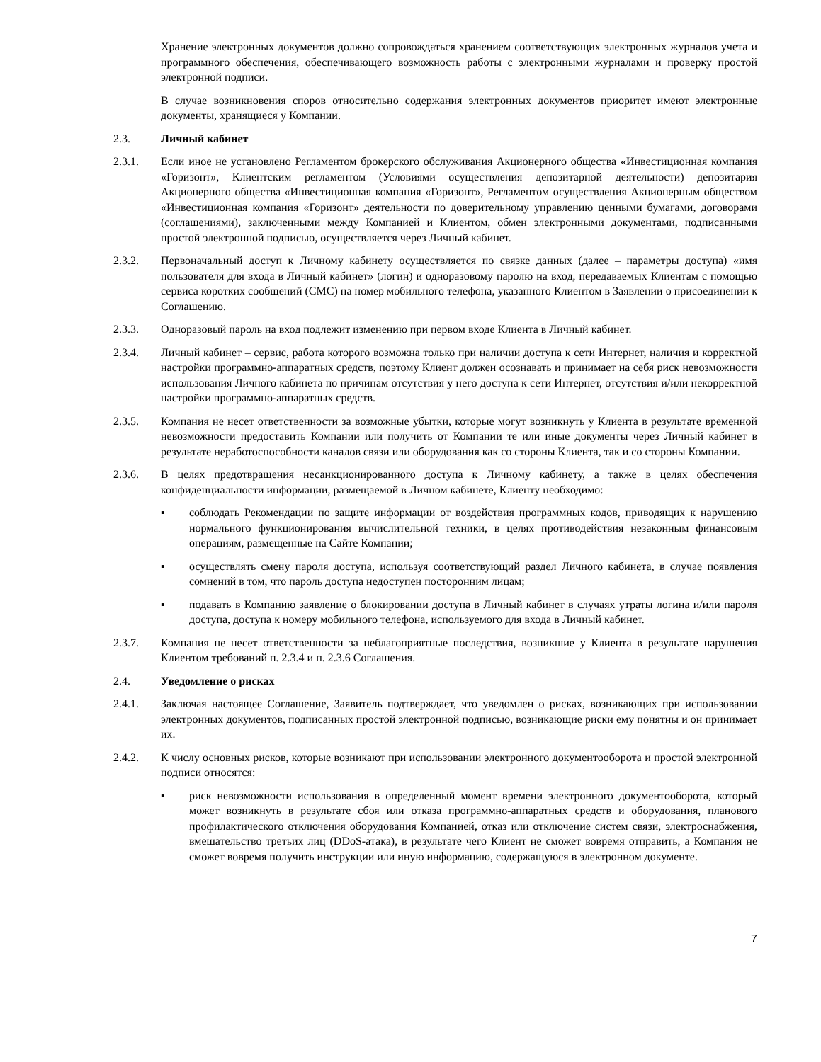Хранение электронных документов должно сопровождаться хранением соответствующих электронных журналов учета и программного обеспечения, обеспечивающего возможность работы с электронными журналами и проверку простой электронной подписи.
В случае возникновения споров относительно содержания электронных документов приоритет имеют электронные документы, хранящиеся у Компании.
2.3. Личный кабинет
2.3.1. Если иное не установлено Регламентом брокерского обслуживания Акционерного общества «Инвестиционная компания «Горизонт», Клиентским регламентом (Условиями осуществления депозитарной деятельности) депозитария Акционерного общества «Инвестиционная компания «Горизонт», Регламентом осуществления Акционерным обществом «Инвестиционная компания «Горизонт» деятельности по доверительному управлению ценными бумагами, договорами (соглашениями), заключенными между Компанией и Клиентом, обмен электронными документами, подписанными простой электронной подписью, осуществляется через Личный кабинет.
2.3.2. Первоначальный доступ к Личному кабинету осуществляется по связке данных (далее – параметры доступа) «имя пользователя для входа в Личный кабинет» (логин) и одноразовому паролю на вход, передаваемых Клиентам с помощью сервиса коротких сообщений (СМС) на номер мобильного телефона, указанного Клиентом в Заявлении о присоединении к Соглашению.
2.3.3. Одноразовый пароль на вход подлежит изменению при первом входе Клиента в Личный кабинет.
2.3.4. Личный кабинет – сервис, работа которого возможна только при наличии доступа к сети Интернет, наличия и корректной настройки программно-аппаратных средств, поэтому Клиент должен осознавать и принимает на себя риск невозможности использования Личного кабинета по причинам отсутствия у него доступа к сети Интернет, отсутствия и/или некорректной настройки программно-аппаратных средств.
2.3.5. Компания не несет ответственности за возможные убытки, которые могут возникнуть у Клиента в результате временной невозможности предоставить Компании или получить от Компании те или иные документы через Личный кабинет в результате неработоспособности каналов связи или оборудования как со стороны Клиента, так и со стороны Компании.
2.3.6. В целях предотвращения несанкционированного доступа к Личному кабинету, а также в целях обеспечения конфиденциальности информации, размещаемой в Личном кабинете, Клиенту необходимо:
▪ соблюдать Рекомендации по защите информации от воздействия программных кодов, приводящих к нарушению нормального функционирования вычислительной техники, в целях противодействия незаконным финансовым операциям, размещенные на Сайте Компании;
▪ осуществлять смену пароля доступа, используя соответствующий раздел Личного кабинета, в случае появления сомнений в том, что пароль доступа недоступен посторонним лицам;
▪ подавать в Компанию заявление о блокировании доступа в Личный кабинет в случаях утраты логина и/или пароля доступа, доступа к номеру мобильного телефона, используемого для входа в Личный кабинет.
2.3.7. Компания не несет ответственности за неблагоприятные последствия, возникшие у Клиента в результате нарушения Клиентом требований п. 2.3.4 и п. 2.3.6 Соглашения.
2.4. Уведомление о рисках
2.4.1. Заключая настоящее Соглашение, Заявитель подтверждает, что уведомлен о рисках, возникающих при использовании электронных документов, подписанных простой электронной подписью, возникающие риски ему понятны и он принимает их.
2.4.2. К числу основных рисков, которые возникают при использовании электронного документооборота и простой электронной подписи относятся:
▪ риск невозможности использования в определенный момент времени электронного документооборота, который может возникнуть в результате сбоя или отказа программно-аппаратных средств и оборудования, планового профилактического отключения оборудования Компанией, отказ или отключение систем связи, электроснабжения, вмешательство третьих лиц (DDoS-атака), в результате чего Клиент не сможет вовремя отправить, а Компания не сможет вовремя получить инструкции или иную информацию, содержащуюся в электронном документе.
7